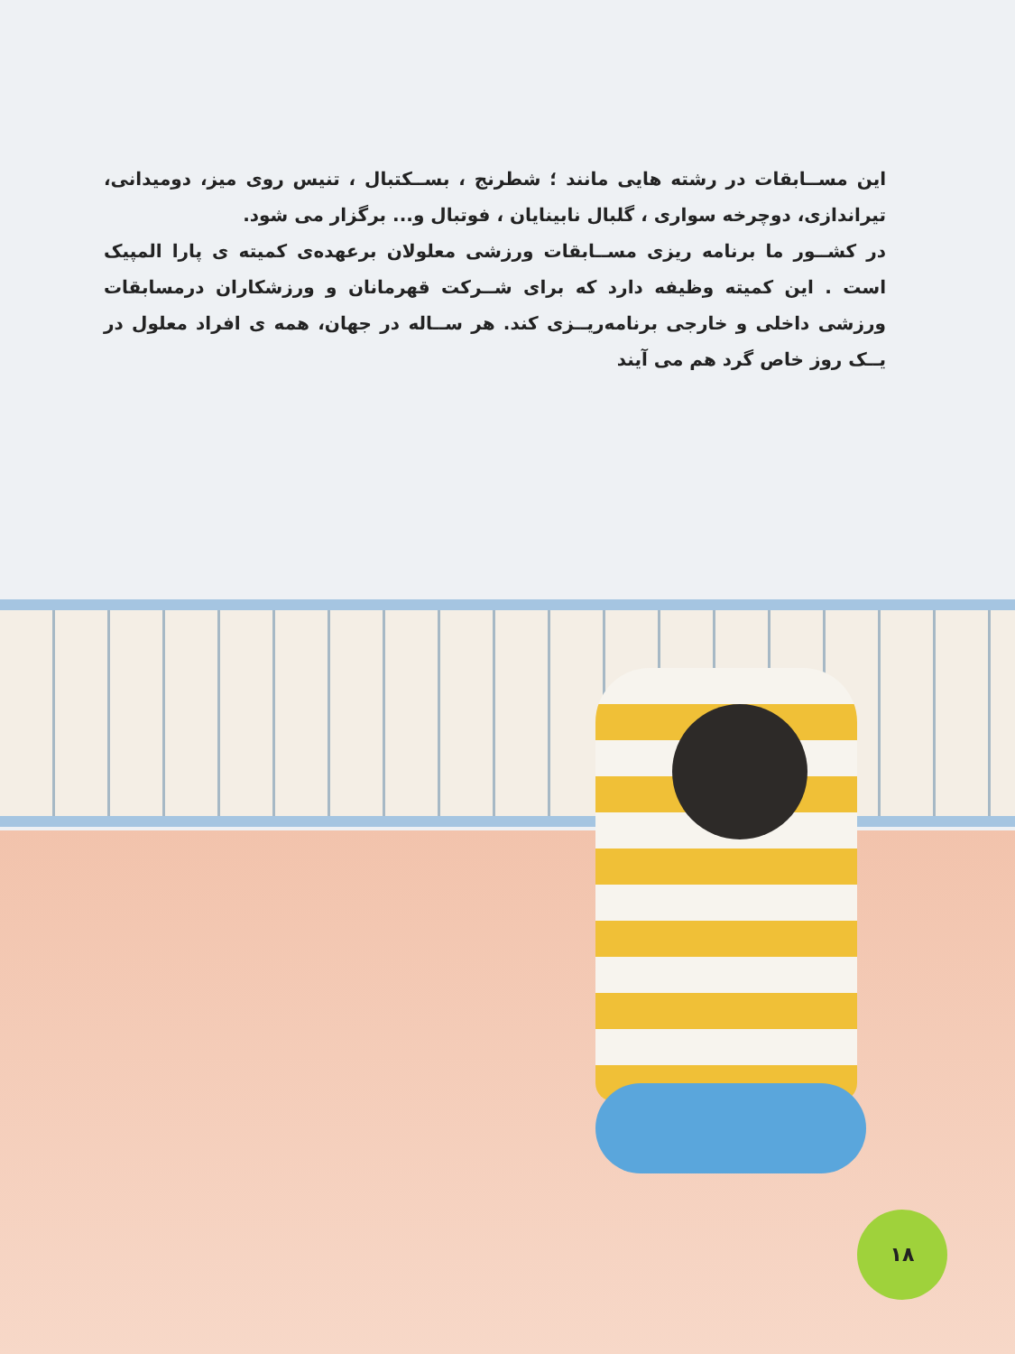این مســابقات در رشته هایی مانند ؛ شطرنج ، بســکتبال ، تنیس روی میز، دومیدانی، تیراندازی، دوچرخه سواری ، گلبال نابینایان ، فوتبال و... برگزار می شود.
در کشــور ما برنامه ریزی مســابقات ورزشی معلولان برعهده‌ی کمیته ی پارا المپیک است . این کمیته وظیفه دارد که برای شــرکت قهرمانان و ورزشکاران درمسابقات ورزشی داخلی و خارجی برنامه‌ریــزی کند. هر ســاله در جهان، همه ی افراد معلول در یــک روز خاص گرد هم می آیند
۱۸